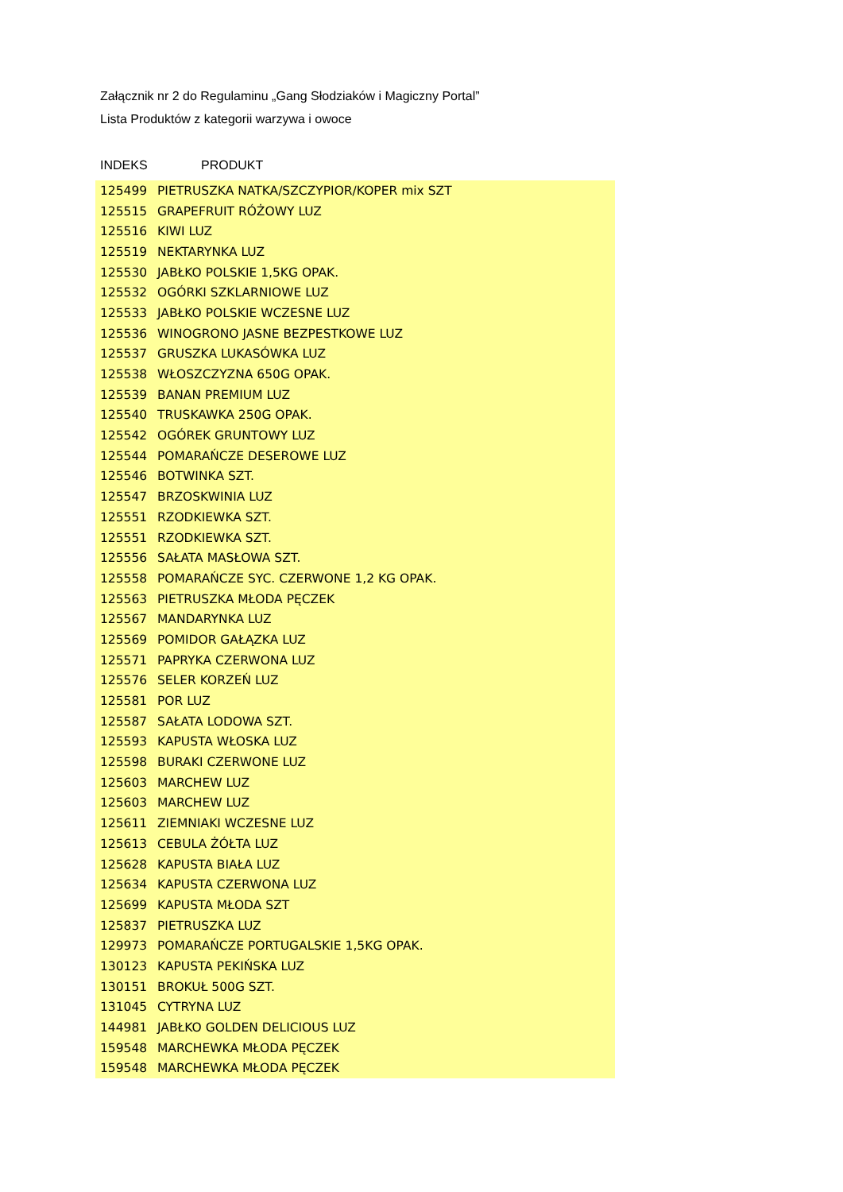Załącznik nr 2 do Regulaminu „Gang Słodziaków i Magiczny Portal”
Lista Produktów z kategorii warzywa i owoce
INDEKS PRODUKT
| 125499 | PIETRUSZKA NATKA/SZCZYPIOR/KOPER mix SZT |
| 125515 | GRAPEFRUIT RÓŻOWY LUZ |
| 125516 | KIWI LUZ |
| 125519 | NEKTARYNKA LUZ |
| 125530 | JABŁKO POLSKIE 1,5KG OPAK. |
| 125532 | OGÓRKI SZKLARNIOWE LUZ |
| 125533 | JABŁKO POLSKIE WCZESNE LUZ |
| 125536 | WINOGRONO JASNE BEZPESTKOWE LUZ |
| 125537 | GRUSZKA LUKASÓWKA LUZ |
| 125538 | WŁOSZCZYZNA 650G OPAK. |
| 125539 | BANAN PREMIUM LUZ |
| 125540 | TRUSKAWKA 250G OPAK. |
| 125542 | OGÓREK GRUNTOWY LUZ |
| 125544 | POMARAŃCZE DESEROWE LUZ |
| 125546 | BOTWINKA SZT. |
| 125547 | BRZOSKWINIA LUZ |
| 125551 | RZODKIEWKA SZT. |
| 125551 | RZODKIEWKA SZT. |
| 125556 | SAŁATA MASŁOWA SZT. |
| 125558 | POMARAŃCZE SYC. CZERWONE 1,2 KG OPAK. |
| 125563 | PIETRUSZKA MŁODA PĘCZEK |
| 125567 | MANDARYNKA LUZ |
| 125569 | POMIDOR GAŁĄZKA LUZ |
| 125571 | PAPRYKA CZERWONA LUZ |
| 125576 | SELER KORZEŃ LUZ |
| 125581 | POR LUZ |
| 125587 | SAŁATA LODOWA SZT. |
| 125593 | KAPUSTA WŁOSKA LUZ |
| 125598 | BURAKI CZERWONE LUZ |
| 125603 | MARCHEW LUZ |
| 125603 | MARCHEW LUZ |
| 125611 | ZIEMNIAKI WCZESNE LUZ |
| 125613 | CEBULA ŻÓŁTA LUZ |
| 125628 | KAPUSTA BIAŁA LUZ |
| 125634 | KAPUSTA CZERWONA LUZ |
| 125699 | KAPUSTA MŁODA SZT |
| 125837 | PIETRUSZKA LUZ |
| 129973 | POMARAŃCZE PORTUGALSKIE 1,5KG OPAK. |
| 130123 | KAPUSTA PEKIŃSKA LUZ |
| 130151 | BROKUŁ 500G SZT. |
| 131045 | CYTRYNA LUZ |
| 144981 | JABŁKO GOLDEN DELICIOUS LUZ |
| 159548 | MARCHEWKA MŁODA PĘCZEK |
| 159548 | MARCHEWKA MŁODA PĘCZEK |